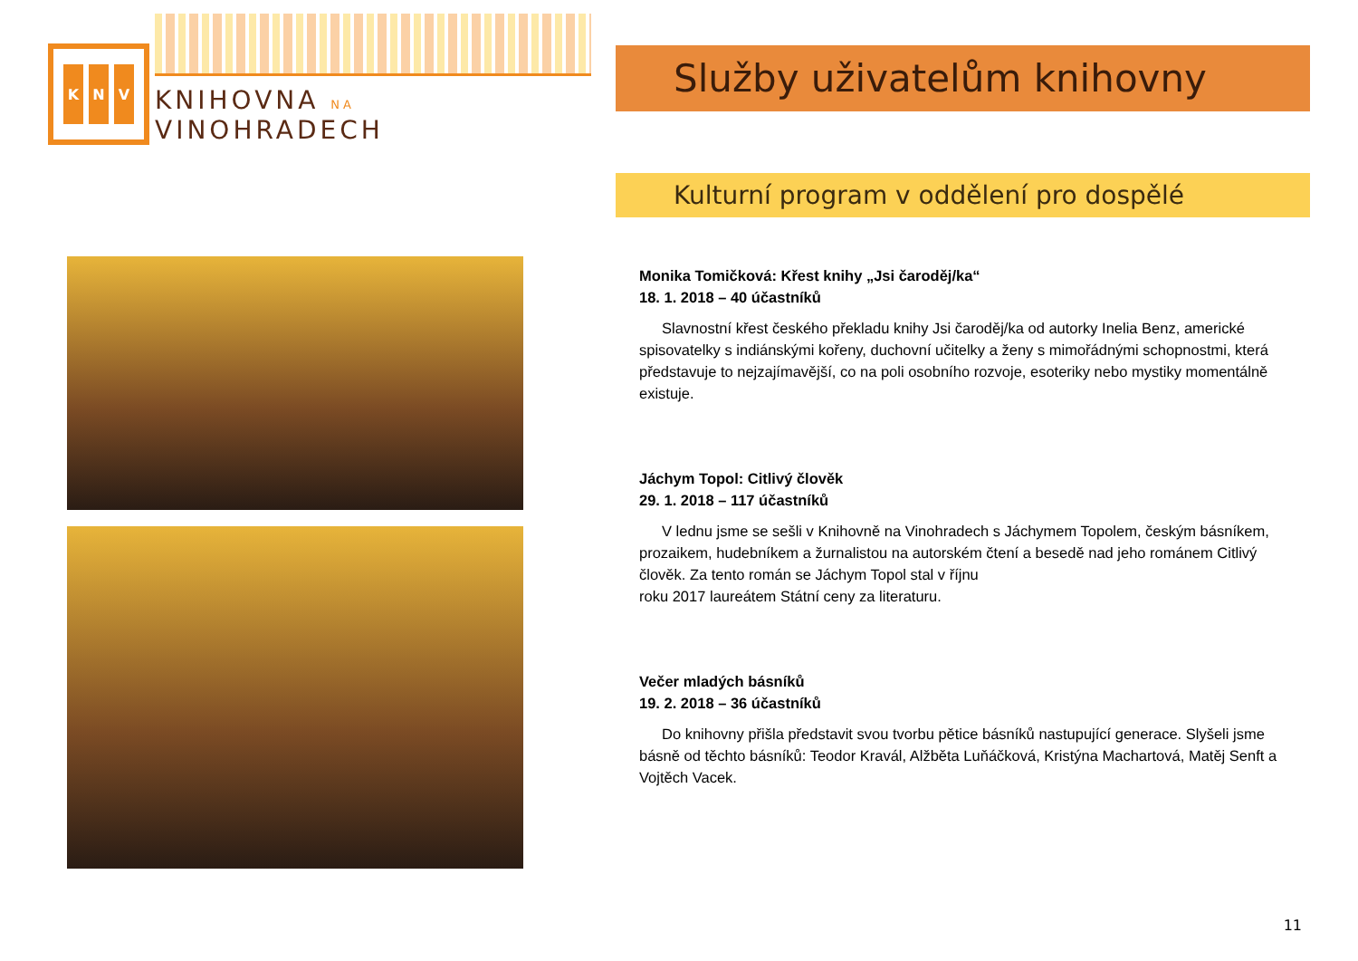K N V
KNIHOVNA NA VINOHRADECH
Služby uživatelům knihovny
Kulturní program v oddělení pro dospělé
Monika Tomičková: Křest knihy „Jsi čaroděj/ka“
18. 1. 2018 – 40 účastníků
Slavnostní křest českého překladu knihy Jsi čaroděj/ka od autorky Inelia Benz, americké spisovatelky s indiánskými kořeny, duchovní učitelky a ženy s mimořádnými schopnostmi, která představuje to nejzajímavější, co na poli osobního rozvoje, esoteriky nebo mystiky momentálně existuje.
Jáchym Topol: Citlivý člověk
29. 1. 2018 – 117 účastníků
V lednu jsme se sešli v Knihovně na Vinohradech s Jáchymem Topolem, českým básníkem, prozaikem, hudebníkem a žurnalistou na autorském čtení a besedě nad jeho románem Citlivý člověk. Za tento román se Jáchym Topol stal v říjnu
roku 2017 laureátem Státní ceny za literaturu.
Večer mladých básníků
19. 2. 2018 – 36 účastníků
Do knihovny přišla představit svou tvorbu pětice básníků nastupující generace. Slyšeli jsme básně od těchto básníků: Teodor Kravál, Alžběta Luňáčková, Kristýna Machartová, Matěj Senft a Vojtěch Vacek.
11